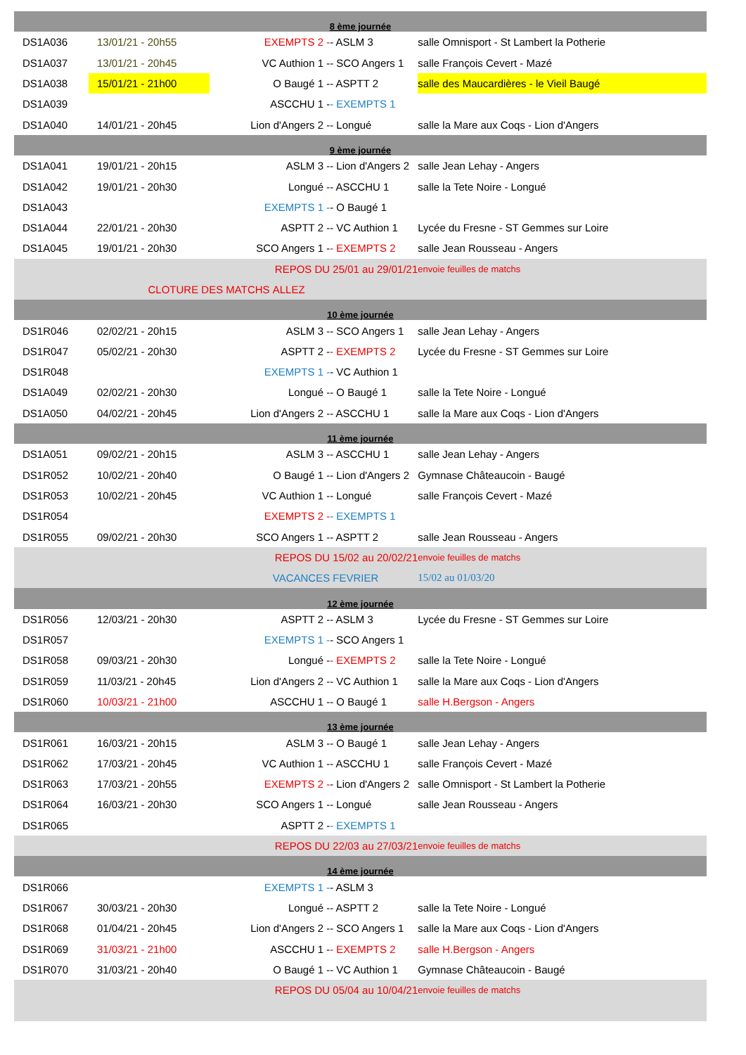| 8 ème journée | | | | | |
| DS1A036 | 13/01/21 - 20h55 | EXEMPTS 2 - | | - ASLM 3 | salle Omnisport - St Lambert la Potherie |
| DS1A037 | 13/01/21 - 20h45 | VC Authion 1 - | | - SCO Angers 1 | salle François Cevert - Mazé |
| DS1A038 | 15/01/21 - 21h00 | O Baugé 1 - | | - ASPTT 2 | salle des Maucardières - le Vieil Baugé |
| DS1A039 | | ASCCHU 1 - | | - EXEMPTS 1 | |
| DS1A040 | 14/01/21 - 20h45 | Lion d'Angers 2 - | | - Longué | salle la Mare aux Coqs - Lion d'Angers |
| 9 ème journée | | | | | |
| DS1A041 | 19/01/21 - 20h15 | ASLM 3 - | | - Lion d'Angers 2 | salle Jean Lehay - Angers |
| DS1A042 | 19/01/21 - 20h30 | Longué - | | - ASCCHU 1 | salle la Tete Noire - Longué |
| DS1A043 | | EXEMPTS 1 - | | - O Baugé 1 | |
| DS1A044 | 22/01/21 - 20h30 | ASPTT 2 - | | - VC Authion 1 | Lycée du Fresne - ST Gemmes sur Loire |
| DS1A045 | 19/01/21 - 20h30 | SCO Angers 1 - | | - EXEMPTS 2 | salle Jean Rousseau - Angers |
| REPOS DU | | | | 25/01 au 29/01/21 | envoie feuilles de matchs |
| CLOTURE DES MATCHS | | | ALLEZ | | |
| 10 ème journée | | | | | |
| DS1R046 | 02/02/21 - 20h15 | ASLM 3 - | | - SCO Angers 1 | salle Jean Lehay - Angers |
| DS1R047 | 05/02/21 - 20h30 | ASPTT 2 - | | - EXEMPTS 2 | Lycée du Fresne - ST Gemmes sur Loire |
| DS1R048 | | EXEMPTS 1 - | | - VC Authion 1 | |
| DS1A049 | 02/02/21 - 20h30 | Longué - | | - O Baugé 1 | salle la Tete Noire - Longué |
| DS1A050 | 04/02/21 - 20h45 | Lion d'Angers 2 - | | - ASCCHU 1 | salle la Mare aux Coqs - Lion d'Angers |
| 11 ème journée | | | | | |
| DS1A051 | 09/02/21 - 20h15 | ASLM 3 - | | - ASCCHU 1 | salle Jean Lehay - Angers |
| DS1R052 | 10/02/21 - 20h40 | O Baugé 1 - | | - Lion d'Angers 2 | Gymnase Châteaucoin - Baugé |
| DS1R053 | 10/02/21 - 20h45 | VC Authion 1 - | | - Longué | salle François Cevert - Mazé |
| DS1R054 | | EXEMPTS 2 - | | - EXEMPTS 1 | |
| DS1R055 | 09/02/21 - 20h30 | SCO Angers 1 - | | - ASPTT 2 | salle Jean Rousseau - Angers |
| REPOS DU | | | | 15/02 au 20/02/21 | envoie feuilles de matchs |
| VACANCES | | | | FEVRIER | 15/02 au 01/03/20 |
| 12 ème journée | | | | | |
| DS1R056 | 12/03/21 - 20h30 | ASPTT 2 - | | - ASLM 3 | Lycée du Fresne - ST Gemmes sur Loire |
| DS1R057 | | EXEMPTS 1 - | | - SCO Angers 1 | |
| DS1R058 | 09/03/21 - 20h30 | Longué - | | - EXEMPTS 2 | salle la Tete Noire - Longué |
| DS1R059 | 11/03/21 - 20h45 | Lion d'Angers 2 - | | - VC Authion 1 | salle la Mare aux Coqs - Lion d'Angers |
| DS1R060 | 10/03/21 - 21h00 | ASCCHU 1 - | | - O Baugé 1 | salle H.Bergson - Angers |
| 13 ème journée | | | | | |
| DS1R061 | 16/03/21 - 20h15 | ASLM 3 - | | - O Baugé 1 | salle Jean Lehay - Angers |
| DS1R062 | 17/03/21 - 20h45 | VC Authion 1 - | | - ASCCHU 1 | salle François Cevert - Mazé |
| DS1R063 | 17/03/21 - 20h55 | EXEMPTS 2 - | | - Lion d'Angers 2 | salle Omnisport - St Lambert la Potherie |
| DS1R064 | 16/03/21 - 20h30 | SCO Angers 1 - | | - Longué | salle Jean Rousseau - Angers |
| DS1R065 | | ASPTT 2 - | | - EXEMPTS 1 | |
| REPOS DU | | | | 22/03 au 27/03/21 | envoie feuilles de matchs |
| 14 ème journée | | | | | |
| DS1R066 | | EXEMPTS 1 - | | - ASLM 3 | |
| DS1R067 | 30/03/21 - 20h30 | Longué - | | - ASPTT 2 | salle la Tete Noire - Longué |
| DS1R068 | 01/04/21 - 20h45 | Lion d'Angers 2 - | | - SCO Angers 1 | salle la Mare aux Coqs - Lion d'Angers |
| DS1R069 | 31/03/21 - 21h00 | ASCCHU 1 - | | - EXEMPTS 2 | salle H.Bergson - Angers |
| DS1R070 | 31/03/21 - 20h40 | O Baugé 1 - | | - VC Authion 1 | Gymnase Châteaucoin - Baugé |
| REPOS DU | | | | 05/04 au 10/04/21 | envoie feuilles de matchs |